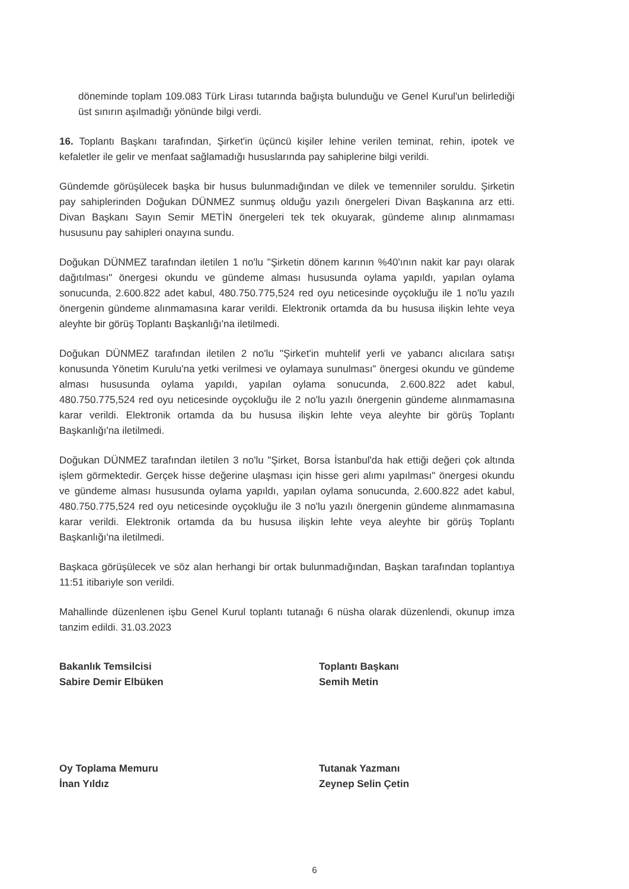döneminde toplam 109.083 Türk Lirası tutarında bağışta bulunduğu ve Genel Kurul'un belirlediği üst sınırın aşılmadığı yönünde bilgi verdi.
16. Toplantı Başkanı tarafından, Şirket'in üçüncü kişiler lehine verilen teminat, rehin, ipotek ve kefaletler ile gelir ve menfaat sağlamadığı hususlarında pay sahiplerine bilgi verildi.
Gündemde görüşülecek başka bir husus bulunmadığından ve dilek ve temenniler soruldu. Şirketin pay sahiplerinden Doğukan DÜNMEZ sunmuş olduğu yazılı önergeleri Divan Başkanına arz etti. Divan Başkanı Sayın Semir METİN önergeleri tek tek okuyarak, gündeme alınıp alınmaması hususunu pay sahipleri onayına sundu.
Doğukan DÜNMEZ tarafından iletilen 1 no'lu "Şirketin dönem karının %40'ının nakit kar payı olarak dağıtılması" önergesi okundu ve gündeme alması hususunda oylama yapıldı, yapılan oylama sonucunda, 2.600.822 adet kabul, 480.750.775,524 red oyu neticesinde oyçokluğu ile 1 no'lu yazılı önergenin gündeme alınmamasına karar verildi. Elektronik ortamda da bu hususa ilişkin lehte veya aleyhte bir görüş Toplantı Başkanlığı'na iletilmedi.
Doğukan DÜNMEZ tarafından iletilen 2 no'lu "Şirket'in muhtelif yerli ve yabancı alıcılara satışı konusunda Yönetim Kurulu'na yetki verilmesi ve oylamaya sunulması" önergesi okundu ve gündeme alması hususunda oylama yapıldı, yapılan oylama sonucunda, 2.600.822 adet kabul, 480.750.775,524 red oyu neticesinde oyçokluğu ile 2 no'lu yazılı önergenin gündeme alınmamasına karar verildi. Elektronik ortamda da bu hususa ilişkin lehte veya aleyhte bir görüş Toplantı Başkanlığı'na iletilmedi.
Doğukan DÜNMEZ tarafından iletilen 3 no'lu "Şirket, Borsa İstanbul'da hak ettiği değeri çok altında işlem görmektedir. Gerçek hisse değerine ulaşması için hisse geri alımı yapılması" önergesi okundu ve gündeme alması hususunda oylama yapıldı, yapılan oylama sonucunda, 2.600.822 adet kabul, 480.750.775,524 red oyu neticesinde oyçokluğu ile 3 no'lu yazılı önergenin gündeme alınmamasına karar verildi. Elektronik ortamda da bu hususa ilişkin lehte veya aleyhte bir görüş Toplantı Başkanlığı'na iletilmedi.
Başkaca görüşülecek ve söz alan herhangi bir ortak bulunmadığından, Başkan tarafından toplantıya 11:51 itibariyle son verildi.
Mahallinde düzenlenen işbu Genel Kurul toplantı tutanağı 6 nüsha olarak düzenlendi, okunup imza tanzim edildi. 31.03.2023
Bakanlık Temsilcisi
Sabire Demir Elbüken
Oy Toplama Memuru
İnan Yıldız
Toplantı Başkanı
Semih Metin
Tutanak Yazmanı
Zeynep Selin Çetin
6